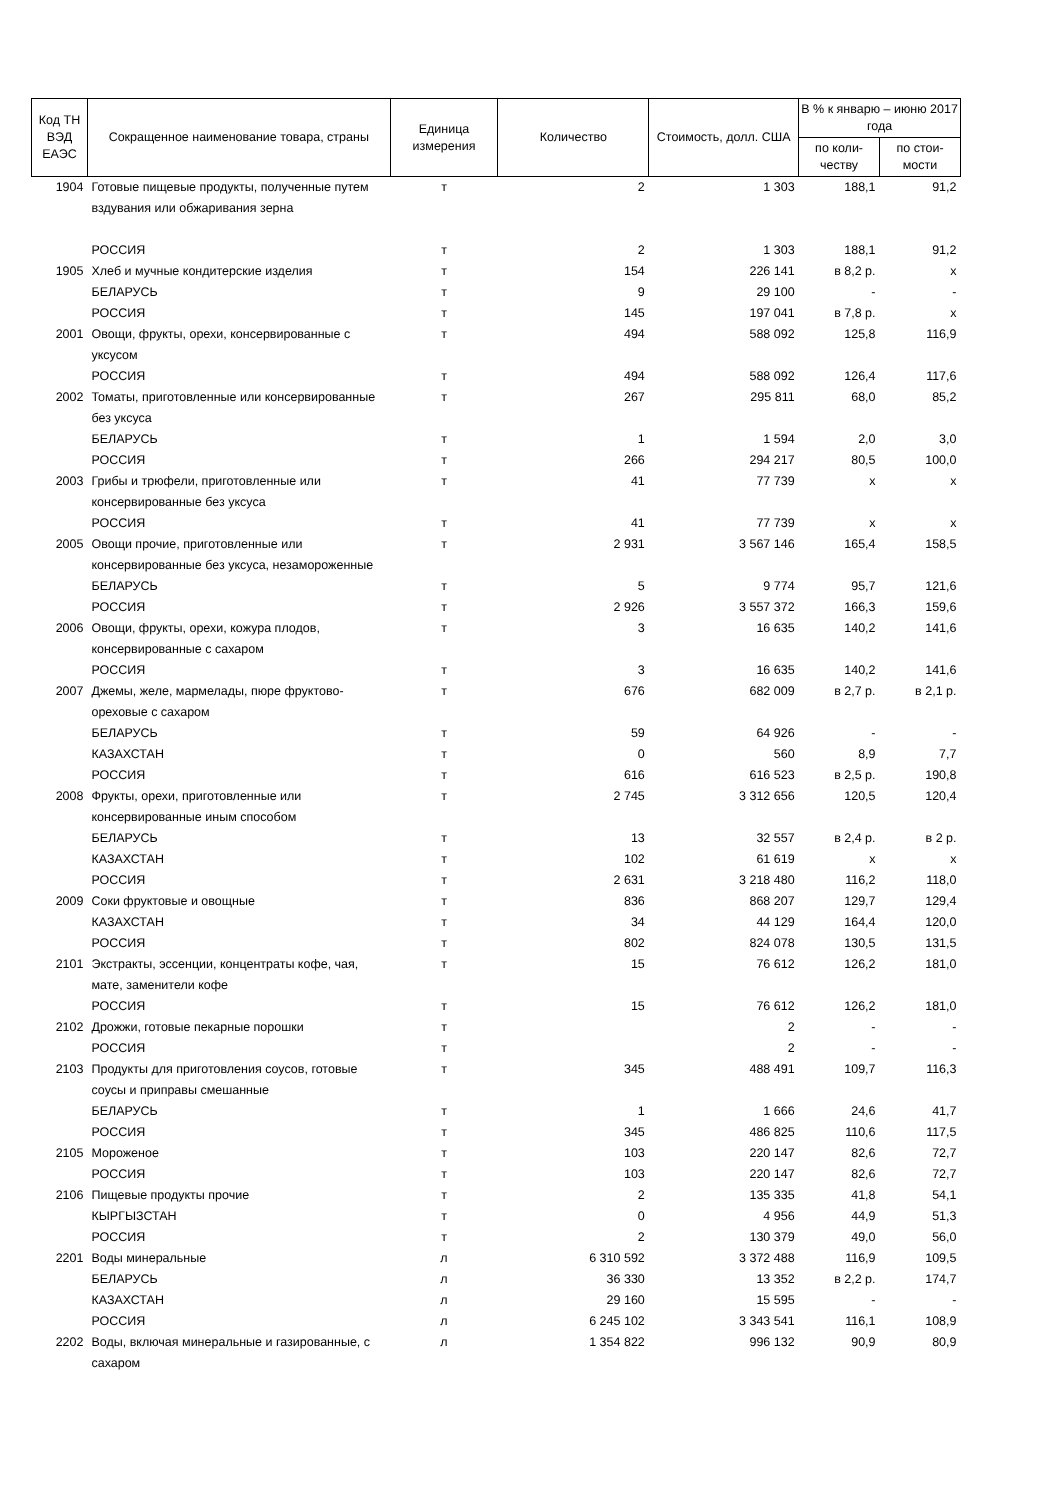| Код ТН ВЭД ЕАЭС | Сокращенное наименование товара, страны | Единица измерения | Количество | Стоимость, долл. США | В % к январю – июню 2017 года | |
| --- | --- | --- | --- | --- | --- | --- |
| | | | | | по коли-честву | по стои-мости |
| 1904 | Готовые пищевые продукты, полученные путем вздувания или обжаривания зерна | т | 2 | 1 303 | 188,1 | 91,2 |
| | РОССИЯ | т | 2 | 1 303 | 188,1 | 91,2 |
| 1905 | Хлеб и мучные кондитерские изделия | т | 154 | 226 141 | в 8,2 р. | x |
| | БЕЛАРУСЬ | т | 9 | 29 100 | - | - |
| | РОССИЯ | т | 145 | 197 041 | в 7,8 р. | x |
| 2001 | Овощи, фрукты, орехи, консервированные с уксусом | т | 494 | 588 092 | 125,8 | 116,9 |
| | РОССИЯ | т | 494 | 588 092 | 126,4 | 117,6 |
| 2002 | Томаты, приготовленные или консервированные без уксуса | т | 267 | 295 811 | 68,0 | 85,2 |
| | БЕЛАРУСЬ | т | 1 | 1 594 | 2,0 | 3,0 |
| | РОССИЯ | т | 266 | 294 217 | 80,5 | 100,0 |
| 2003 | Грибы и трюфели, приготовленные или консервированные без уксуса | т | 41 | 77 739 | x | x |
| | РОССИЯ | т | 41 | 77 739 | x | x |
| 2005 | Овощи прочие, приготовленные или консервированные без уксуса, незамороженные | т | 2 931 | 3 567 146 | 165,4 | 158,5 |
| | БЕЛАРУСЬ | т | 5 | 9 774 | 95,7 | 121,6 |
| | РОССИЯ | т | 2 926 | 3 557 372 | 166,3 | 159,6 |
| 2006 | Овощи, фрукты, орехи, кожура плодов, консервированные с сахаром | т | 3 | 16 635 | 140,2 | 141,6 |
| | РОССИЯ | т | 3 | 16 635 | 140,2 | 141,6 |
| 2007 | Джемы, желе, мармелады, пюре фруктово-ореховые с сахаром | т | 676 | 682 009 | в 2,7 р. | в 2,1 р. |
| | БЕЛАРУСЬ | т | 59 | 64 926 | - | - |
| | КАЗАХСТАН | т | 0 | 560 | 8,9 | 7,7 |
| | РОССИЯ | т | 616 | 616 523 | в 2,5 р. | 190,8 |
| 2008 | Фрукты, орехи, приготовленные или консервированные иным способом | т | 2 745 | 3 312 656 | 120,5 | 120,4 |
| | БЕЛАРУСЬ | т | 13 | 32 557 | в 2,4 р. | в 2 р. |
| | КАЗАХСТАН | т | 102 | 61 619 | x | x |
| | РОССИЯ | т | 2 631 | 3 218 480 | 116,2 | 118,0 |
| 2009 | Соки фруктовые и овощные | т | 836 | 868 207 | 129,7 | 129,4 |
| | КАЗАХСТАН | т | 34 | 44 129 | 164,4 | 120,0 |
| | РОССИЯ | т | 802 | 824 078 | 130,5 | 131,5 |
| 2101 | Экстракты, эссенции, концентраты кофе, чая, мате, заменители кофе | т | 15 | 76 612 | 126,2 | 181,0 |
| | РОССИЯ | т | 15 | 76 612 | 126,2 | 181,0 |
| 2102 | Дрожжи, готовые пекарные порошки | т | | 2 | - | - |
| | РОССИЯ | т | | 2 | - | - |
| 2103 | Продукты для приготовления соусов, готовые соусы и приправы смешанные | т | 345 | 488 491 | 109,7 | 116,3 |
| | БЕЛАРУСЬ | т | 1 | 1 666 | 24,6 | 41,7 |
| | РОССИЯ | т | 345 | 486 825 | 110,6 | 117,5 |
| 2105 | Мороженое | т | 103 | 220 147 | 82,6 | 72,7 |
| | РОССИЯ | т | 103 | 220 147 | 82,6 | 72,7 |
| 2106 | Пищевые продукты прочие | т | 2 | 135 335 | 41,8 | 54,1 |
| | КЫРГЫЗСТАН | т | 0 | 4 956 | 44,9 | 51,3 |
| | РОССИЯ | т | 2 | 130 379 | 49,0 | 56,0 |
| 2201 | Воды минеральные | л | 6 310 592 | 3 372 488 | 116,9 | 109,5 |
| | БЕЛАРУСЬ | л | 36 330 | 13 352 | в 2,2 р. | 174,7 |
| | КАЗАХСТАН | л | 29 160 | 15 595 | - | - |
| | РОССИЯ | л | 6 245 102 | 3 343 541 | 116,1 | 108,9 |
| 2202 | Воды, включая минеральные и газированные, с сахаром | л | 1 354 822 | 996 132 | 90,9 | 80,9 |